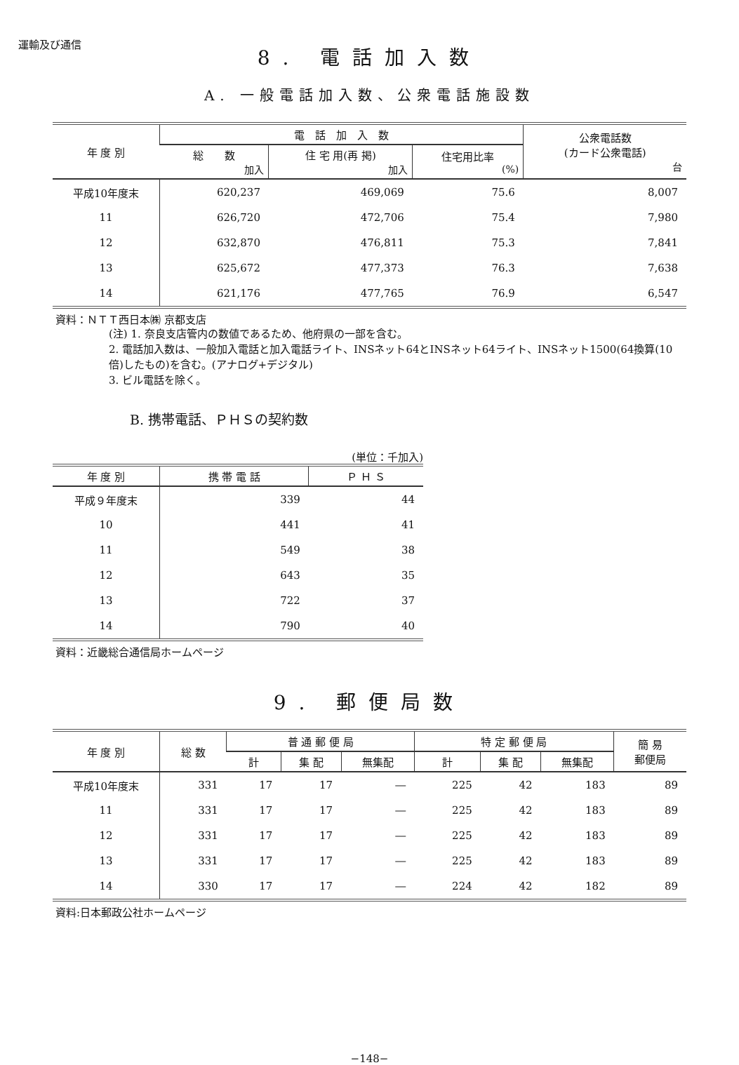運輸及び通信
8. 電話加入数
A. 一般電話加入数、公衆電話施設数
| 年 度 別 | 電 話 加 入 数 | | | 公衆電話数 (カード公衆電話) 台 |
| --- | --- | --- | --- | --- |
| | 総 数 加入 | 住 宅 用(再 掲) 加入 | 住宅用比率 (%) | |
| 平成10年度末 | 620,237 | 469,069 | 75.6 | 8,007 |
| 11 | 626,720 | 472,706 | 75.4 | 7,980 |
| 12 | 632,870 | 476,811 | 75.3 | 7,841 |
| 13 | 625,672 | 477,373 | 76.3 | 7,638 |
| 14 | 621,176 | 477,765 | 76.9 | 6,547 |
資料：ＮＴＴ西日本㈱ 京都支店
(注) 1. 奈良支店管内の数値であるため、他府県の一部を含む。
2. 電話加入数は、一般加入電話と加入電話ライト、INSネット64とINSネット64ライト、INSネット1500(64換算(10倍)したもの)を含む。(アナログ+デジタル)
3. ビル電話を除く。
B. 携帯電話、ＰＨＳの契約数
(単位：千加入)
| 年 度 別 | 携 帯 電 話 | Ｐ Ｈ Ｓ |
| --- | --- | --- |
| 平成９年度末 | 339 | 44 |
| 10 | 441 | 41 |
| 11 | 549 | 38 |
| 12 | 643 | 35 |
| 13 | 722 | 37 |
| 14 | 790 | 40 |
資料：近畿総合通信局ホームページ
9. 郵便局数
| 年 度 別 | 総 数 | 普 通 郵 便 局 | | | 特 定 郵 便 局 | | | 簡 易 郵便局 |
| --- | --- | --- | --- | --- | --- | --- | --- | --- |
| | | 計 | 集 配 | 無集配 | 計 | 集 配 | 無集配 | |
| 平成10年度末 | 331 | 17 | 17 | ― | 225 | 42 | 183 | 89 |
| 11 | 331 | 17 | 17 | ― | 225 | 42 | 183 | 89 |
| 12 | 331 | 17 | 17 | ― | 225 | 42 | 183 | 89 |
| 13 | 331 | 17 | 17 | ― | 225 | 42 | 183 | 89 |
| 14 | 330 | 17 | 17 | ― | 224 | 42 | 182 | 89 |
資料:日本郵政公社ホームページ
−148−